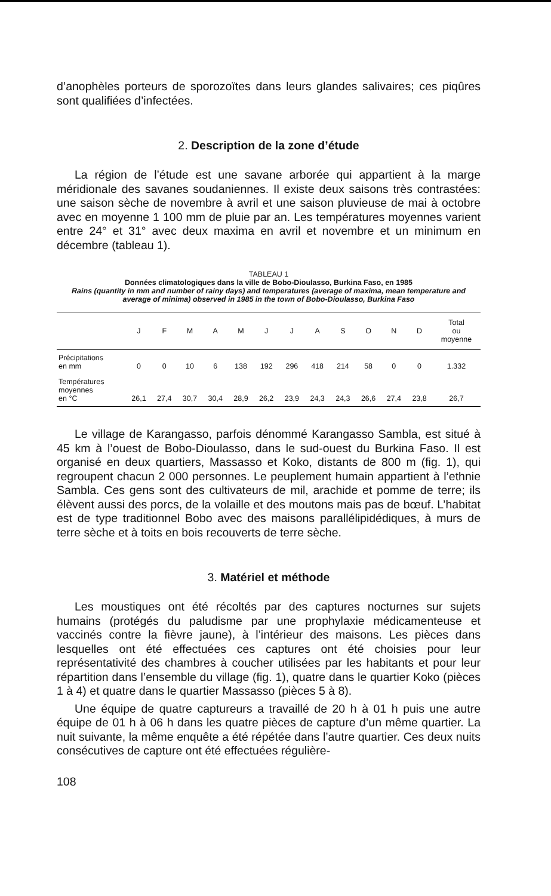d’anophèles porteurs de sporozoïtes dans leurs glandes salivaires; ces piqûres sont qualifiées d’infectées.
2. Description de la zone d’étude
La région de l’étude est une savane arborée qui appartient à la marge méridionale des savanes soudaniennes. Il existe deux saisons très contrastées: une saison sèche de novembre à avril et une saison pluvieuse de mai à octobre avec en moyenne 1 100 mm de pluie par an. Les températures moyennes varient entre 24° et 31° avec deux maxima en avril et novembre et un minimum en décembre (tableau 1).
TABLEAU 1
Données climatologiques dans la ville de Bobo-Dioulasso, Burkina Faso, en 1985
Rains (quantity in mm and number of rainy days) and temperatures (average of maxima, mean temperature and average of minima) observed in 1985 in the town of Bobo-Dioulasso, Burkina Faso
| | J | F | M | A | M | J | J | A | S | O | N | D | Total ou moyenne |
| --- | --- | --- | --- | --- | --- | --- | --- | --- | --- | --- | --- | --- | --- |
| Précipitations en mm | 0 | 0 | 10 | 6 | 138 | 192 | 296 | 418 | 214 | 58 | 0 | 0 | 1.332 |
| Températures moyennes en °C | 26,1 | 27,4 | 30,7 | 30,4 | 28,9 | 26,2 | 23,9 | 24,3 | 24,3 | 26,6 | 27,4 | 23,8 | 26,7 |
Le village de Karangasso, parfois dénommé Karangasso Sambla, est situé à 45 km à l’ouest de Bobo-Dioulasso, dans le sud-ouest du Burkina Faso. Il est organisé en deux quartiers, Massasso et Koko, distants de 800 m (fig. 1), qui regroupent chacun 2 000 personnes. Le peuplement humain appartient à l’ethnie Sambla. Ces gens sont des cultivateurs de mil, arachide et pomme de terre; ils élèvent aussi des porcs, de la volaille et des moutons mais pas de bœuf. L’habitat est de type traditionnel Bobo avec des maisons parallélipidédiques, à murs de terre sèche et à toits en bois recouverts de terre sèche.
3. Matériel et méthode
Les moustiques ont été récoltés par des captures nocturnes sur sujets humains (protégés du paludisme par une prophylaxie médicamenteuse et vaccinés contre la fièvre jaune), à l’intérieur des maisons. Les pièces dans lesquelles ont été effectuées ces captures ont été choisies pour leur représentativité des chambres à coucher utilisées par les habitants et pour leur répartition dans l’ensemble du village (fig. 1), quatre dans le quartier Koko (pièces 1 à 4) et quatre dans le quartier Massasso (pièces 5 à 8).
Une équipe de quatre captureurs a travaillé de 20 h à 01 h puis une autre équipe de 01 h à 06 h dans les quatre pièces de capture d’un même quartier. La nuit suivante, la même enquête a été répétée dans l’autre quartier. Ces deux nuits consécutives de capture ont été effectuées régulière-
108